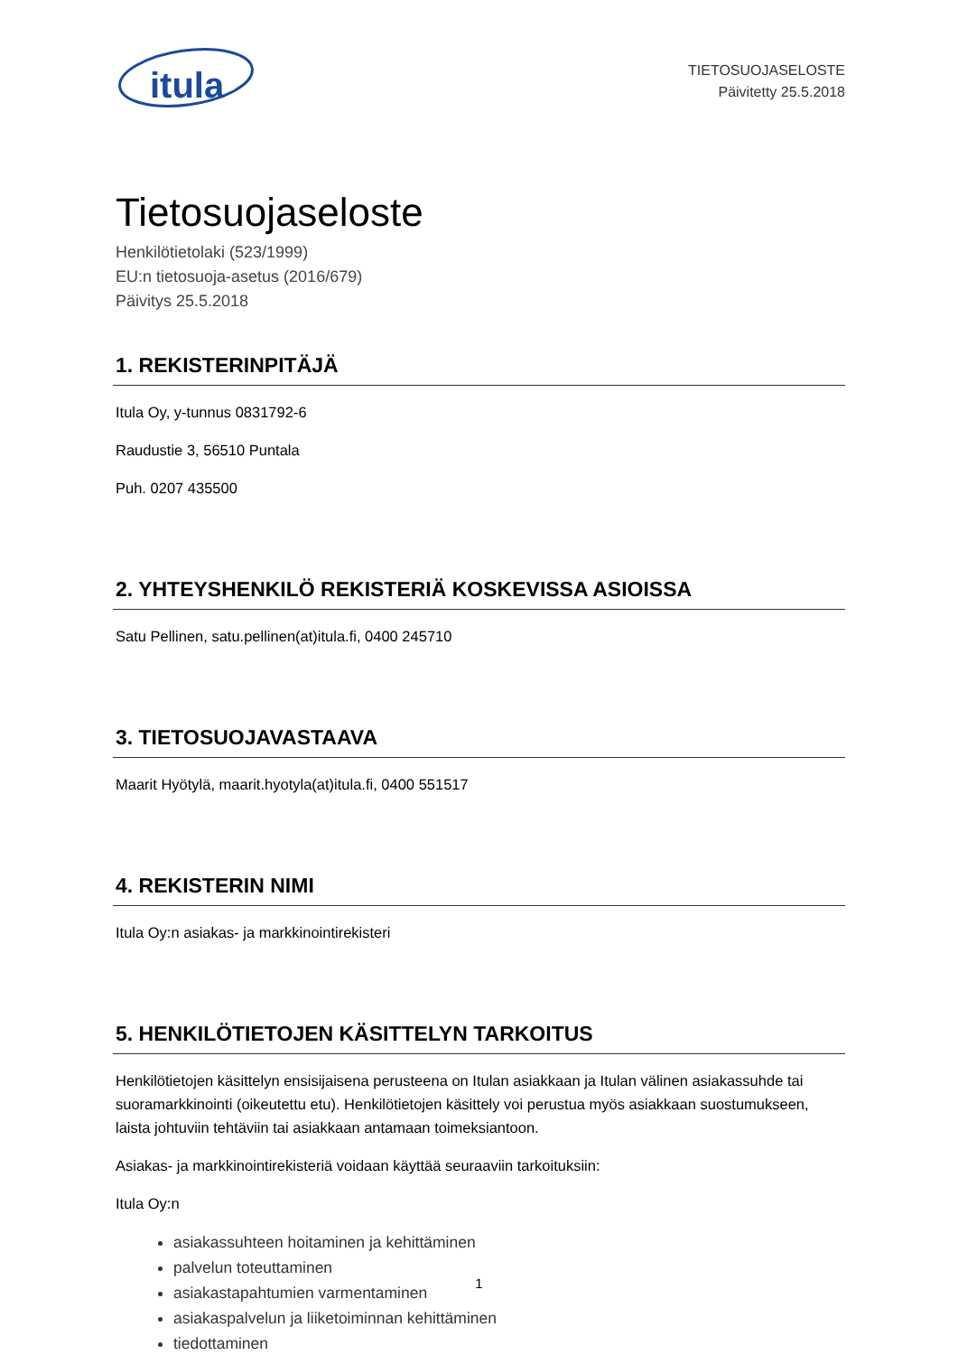itula
TIETOSUOJASELOSTE
Päivitetty 25.5.2018
Tietosuojaseloste
Henkilötietolaki (523/1999)
EU:n tietosuoja-asetus (2016/679)
Päivitys 25.5.2018
1. REKISTERINPITÄJÄ
Itula Oy, y-tunnus 0831792-6
Raudustie 3, 56510 Puntala
Puh. 0207 435500
2. YHTEYSHENKILÖ REKISTERIÄ KOSKEVISSA ASIOISSA
Satu Pellinen, satu.pellinen(at)itula.fi, 0400 245710
3. TIETOSUOJAVASTAAVA
Maarit Hyötylä, maarit.hyotyla(at)itula.fi, 0400 551517
4. REKISTERIN NIMI
Itula Oy:n asiakas- ja markkinointirekisteri
5. HENKILÖTIETOJEN KÄSITTELYN TARKOITUS
Henkilötietojen käsittelyn ensisijaisena perusteena on Itulan asiakkaan ja Itulan välinen asiakassuhde tai suoramarkkinointi (oikeutettu etu). Henkilötietojen käsittely voi perustua myös asiakkaan suostumukseen, laista johtuviin tehtäviin tai asiakkaan antamaan toimeksiantoon.
Asiakas- ja markkinointirekisteriä voidaan käyttää seuraaviin tarkoituksiin:
Itula Oy:n
asiakassuhteen hoitaminen ja kehittäminen
palvelun toteuttaminen
asiakastapahtumien varmentaminen
asiakaspalvelun ja liiketoiminnan kehittäminen
tiedottaminen
1